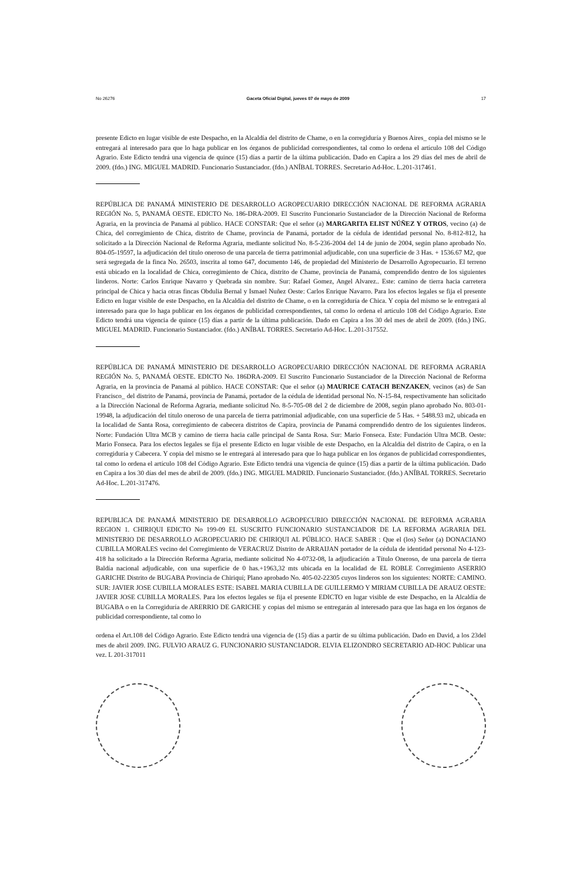No 26276 Gaceta Oficial Digital, jueves 07 de mayo de 2009 17
presente Edicto en lugar visible de este Despacho, en la Alcaldía del distrito de Chame, o en la corregiduría y Buenos Aires_ copia del mismo se le entregará al interesado para que lo haga publicar en los órganos de publicidad correspondientes, tal como lo ordena el artículo 108 del Código Agrario. Este Edicto tendrá una vigencia de quince (15) días a partir de la última publicación. Dado en Capira a los 29 días del mes de abril de 2009. (fdo.) ING. MIGUEL MADRID. Funcionario Sustanciador. (fdo.) ANÍBAL TORRES. Secretario Ad-Hoc. L.201-317461.
REPÚBLICA DE PANAMÁ MINISTERIO DE DESARROLLO AGROPECUARIO DIRECCIÓN NACIONAL DE REFORMA AGRARIA REGIÓN No. 5, PANAMÁ OESTE. EDICTO No. 186-DRA-2009. El Suscrito Funcionario Sustanciador de la Dirección Nacional de Reforma Agraria, en la provincia de Panamá al público. HACE CONSTAR: Que el señor (a) MARGARITA ELIST NÚÑEZ Y OTROS, vecino (a) de Chica, del corregimiento de Chica, distrito de Chame, provincia de Panamá, portador de la cédula de identidad personal No. 8-812-812, ha solicitado a la Dirección Nacional de Reforma Agraria, mediante solicitud No. 8-5-236-2004 del 14 de junio de 2004, según plano aprobado No. 804-05-19597, la adjudicación del título oneroso de una parcela de tierra patrimonial adjudicable, con una superficie de 3 Has. + 1536.67 M2, que será segregada de la finca No. 26503, inscrita al tomo 647, documento 146, de propiedad del Ministerio de Desarrollo Agropecuario. El terreno está ubicado en la localidad de Chica, corregimiento de Chica, distrito de Chame, provincia de Panamá, comprendido dentro de los siguientes linderos. Norte: Carlos Enrique Navarro y Quebrada sin nombre. Sur: Rafael Gomez, Angel Alvarez.. Este: camino de tierra hacia carretera principal de Chica y hacia otras fincas Obdulia Bernal y Ismael Nuñez Oeste: Carlos Enrique Navarro. Para los efectos legales se fija el presente Edicto en lugar visible de este Despacho, en la Alcaldía del distrito de Chame, o en la corregiduría de Chica. Y copia del mismo se le entregará al interesado para que lo haga publicar en los órganos de publicidad correspondientes, tal como lo ordena el artículo 108 del Código Agrario. Este Edicto tendrá una vigencia de quince (15) días a partir de la última publicación. Dado en Capira a los 30 del mes de abril de 2009. (fdo.) ING. MIGUEL MADRID. Funcionario Sustanciador. (fdo.) ANÍBAL TORRES. Secretario Ad-Hoc. L.201-317552.
REPÚBLICA DE PANAMÁ MINISTERIO DE DESARROLLO AGROPECUARIO DIRECCIÓN NACIONAL DE REFORMA AGRARIA REGIÓN No. 5, PANAMÁ OESTE. EDICTO No. 186DRA-2009. El Suscrito Funcionario Sustanciador de la Dirección Nacional de Reforma Agraria, en la provincia de Panamá al público. HACE CONSTAR: Que el señor (a) MAURICE CATACH BENZAKEN, vecinos (as) de San Francisco_ del distrito de Panamá, provincia de Panamá, portador de la cédula de identidad personal No. N-15-84, respectivamente han solicitado a la Dirección Nacional de Reforma Agraria, mediante solicitud No. 8-5-705-08 del 2 de diciembre de 2008, según plano aprobado No. 803-01-19948, la adjudicación del título oneroso de una parcela de tierra patrimonial adjudicable, con una superficie de 5 Has. + 5488.93 m2, ubicada en la localidad de Santa Rosa, corregimiento de cabecera distritos de Capira, provincia de Panamá comprendido dentro de los siguientes linderos. Norte: Fundación Ultra MCB y camino de tierra hacia calle principal de Santa Rosa. Sur: Mario Fonseca. Este: Fundación Ultra MCB. Oeste: Mario Fonseca. Para los efectos legales se fija el presente Edicto en lugar visible de este Despacho, en la Alcaldía del distrito de Capira, o en la corregiduría y Cabecera. Y copia del mismo se le entregará al interesado para que lo haga publicar en los órganos de publicidad correspondientes, tal como lo ordena el artículo 108 del Código Agrario. Este Edicto tendrá una vigencia de quince (15) días a partir de la última publicación. Dado en Capira a los 30 días del mes de abril de 2009. (fdo.) ING. MIGUEL MADRID. Funcionario Sustanciador. (fdo.) ANÍBAL TORRES. Secretario Ad-Hoc. L.201-317476.
REPUBLICA DE PANAMÁ MINISTERIO DE DESARROLLO AGROPECURIO DIRECCIÓN NACIONAL DE REFORMA AGRARIA REGION 1. CHIRIQUI EDICTO No 199-09 EL SUSCRITO FUNCIONARIO SUSTANCIADOR DE LA REFORMA AGRARIA DEL MINISTERIO DE DESARROLLO AGROPECUARIO DE CHIRIQUI AL PÚBLICO. HACE SABER : Que el (los) Señor (a) DONACIANO CUBILLA MORALES vecino del Corregimiento de VERACRUZ Distrito de ARRAIJAN portador de la cédula de identidad personal No 4-123-418 ha solicitado a la Dirección Reforma Agraria, mediante solicitud No 4-0732-08, la adjudicación a Título Oneroso, de una parcela de tierra Baldía nacional adjudicable, con una superficie de 0 has.+1963,32 mts ubicada en la localidad de EL ROBLE Corregimiento ASERRIO GARICHE Distrito de BUGABA Provincia de Chiriquí; Plano aprobado No. 405-02-22305 cuyos linderos son los siguientes: NORTE: CAMINO. SUR: JAVIER JOSE CUBILLA MORALES ESTE: ISABEL MARIA CUBILLA DE GUILLERMO Y MIRIAM CUBILLA DE ARAUZ OESTE: JAVIER JOSE CUBILLA MORALES. Para los efectos legales se fija el presente EDICTO en lugar visible de este Despacho, en la Alcaldía de BUGABA o en la Corregiduría de ARERRIO DE GARICHE y copias del mismo se entregarán al interesado para que las haga en los órganos de publicidad correspondiente, tal como lo
ordena el Art.108 del Código Agrario. Este Edicto tendrá una vigencia de (15) días a partir de su última publicación. Dado en David, a los 23del mes de abril 2009. ING. FULVIO ARAUZ G. FUNCIONARIO SUSTANCIADOR. ELVIA ELIZONDRO SECRETARIO AD-HOC Publicar una vez. L 201-317011